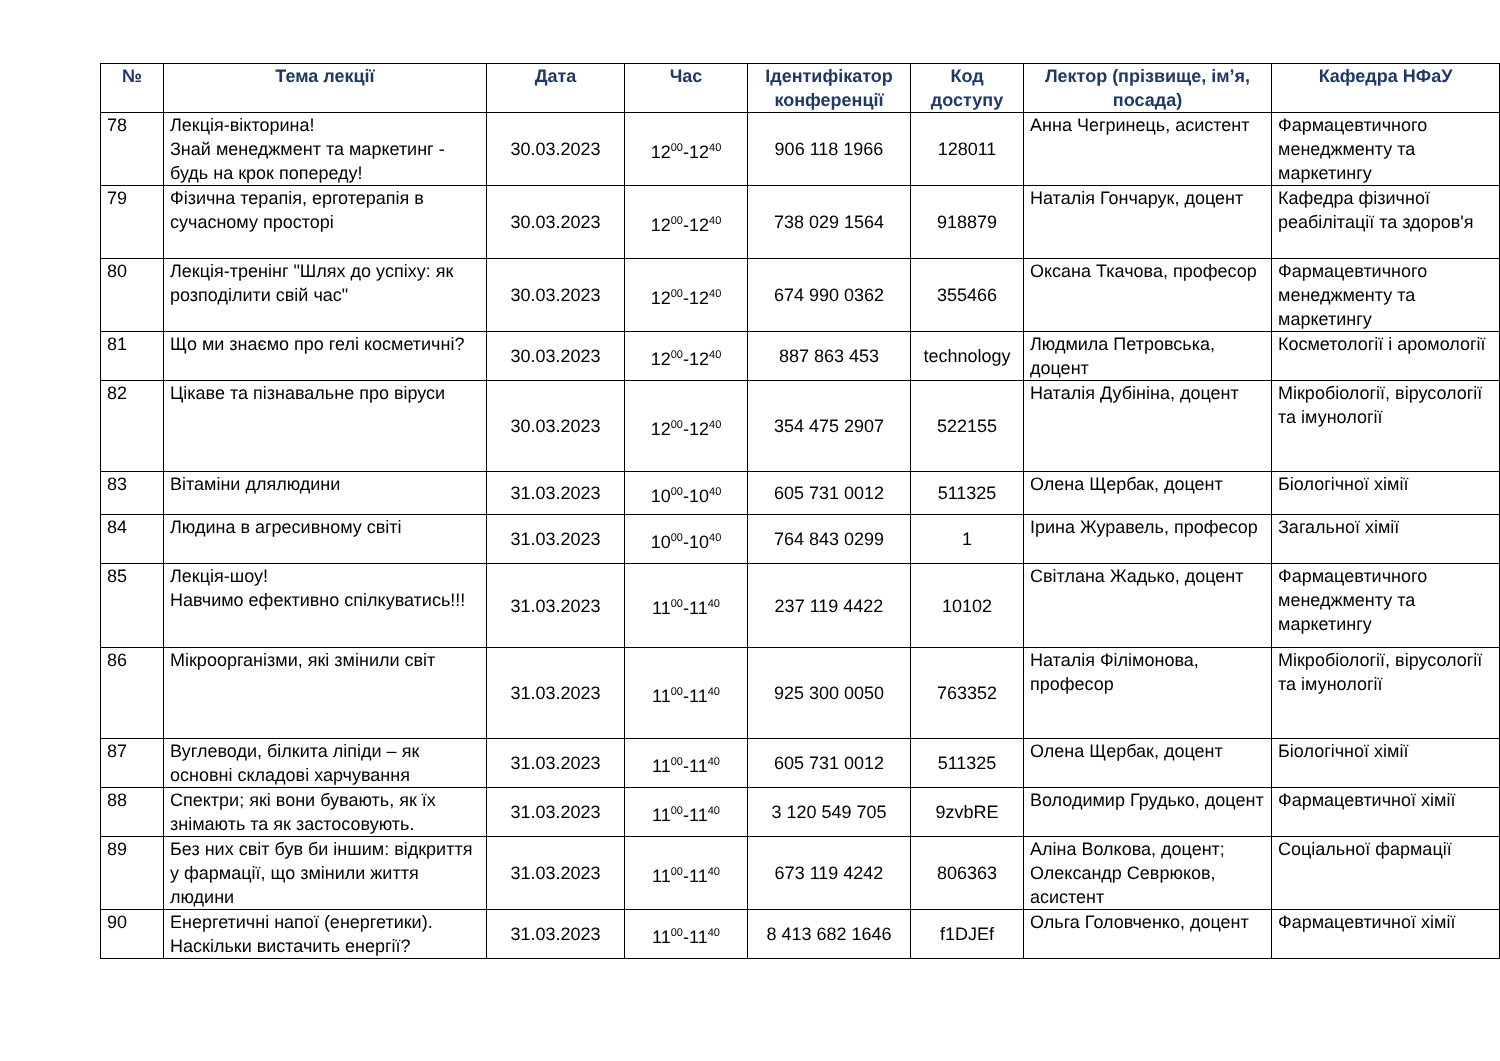| № | Тема лекції | Дата | Час | Ідентифікатор конференції | Код доступу | Лектор (прізвище, ім’я, посада) | Кафедра НФаУ |
| --- | --- | --- | --- | --- | --- | --- | --- |
| 78 | Лекція-вікторина! Знай менеджмент та маркетинг - будь на крок попереду! | 30.03.2023 | 12<sup>00</sup>-12<sup>40</sup> | 906 118 1966 | 128011 | Анна Чегринець, асистент | Фармацевтичного менеджменту та маркетингу |
| 79 | Фізична терапія, ерготерапія в сучасному просторі | 30.03.2023 | 12<sup>00</sup>-12<sup>40</sup> | 738 029 1564 | 918879 | Наталія Гончарук, доцент | Кафедра фізичної реабілітації та здоров'я |
| 80 | Лекція-тренінг "Шлях до успіху: як розподілити свій час" | 30.03.2023 | 12<sup>00</sup>-12<sup>40</sup> | 674 990 0362 | 355466 | Оксана Ткачова, професор | Фармацевтичного менеджменту та маркетингу |
| 81 | Що ми знаємо про гелі косметичні? | 30.03.2023 | 12<sup>00</sup>-12<sup>40</sup> | 887 863 453 | technology | Людмила Петровська, доцент | Косметології і аромології |
| 82 | Цікаве та пізнавальне про віруси | 30.03.2023 | 12<sup>00</sup>-12<sup>40</sup> | 354 475 2907 | 522155 | Наталія Дубініна, доцент | Мікробіології, вірусології та імунології |
| 83 | Вітаміни длялюдини | 31.03.2023 | 10<sup>00</sup>-10<sup>40</sup> | 605 731 0012 | 511325 | Олена Щербак, доцент | Біологічної хімії |
| 84 | Людина в агресивному світі | 31.03.2023 | 10<sup>00</sup>-10<sup>40</sup> | 764 843 0299 | 1 | Ірина Журавель, професор | Загальної хімії |
| 85 | Лекція-шоу! Навчимо ефективно спілкуватись!!! | 31.03.2023 | 11<sup>00</sup>-11<sup>40</sup> | 237 119 4422 | 10102 | Світлана Жадько, доцент | Фармацевтичного менеджменту та маркетингу |
| 86 | Мікроорганізми, які змінили світ | 31.03.2023 | 11<sup>00</sup>-11<sup>40</sup> | 925 300 0050 | 763352 | Наталія Філімонова, професор | Мікробіології, вірусології та імунології |
| 87 | Вуглеводи, білкита ліпіди – як основні складові харчування | 31.03.2023 | 11<sup>00</sup>-11<sup>40</sup> | 605 731 0012 | 511325 | Олена Щербак, доцент | Біологічної хімії |
| 88 | Спектри; які вони бувають, як їх знімають та як застосовують. | 31.03.2023 | 11<sup>00</sup>-11<sup>40</sup> | 3 120 549 705 | 9zvbRE | Володимир Грудько, доцент | Фармацевтичної хімії |
| 89 | Без них світ був би іншим: відкриття у фармації, що змінили життя людини | 31.03.2023 | 11<sup>00</sup>-11<sup>40</sup> | 673 119 4242 | 806363 | Аліна Волкова, доцент; Олександр Севрюков, асистент | Соціальної фармації |
| 90 | Енергетичні напої (енергетики). Наскільки вистачить енергії? | 31.03.2023 | 11<sup>00</sup>-11<sup>40</sup> | 8 413 682 1646 | f1DJEf | Ольга Головченко, доцент | Фармацевтичної хімії |